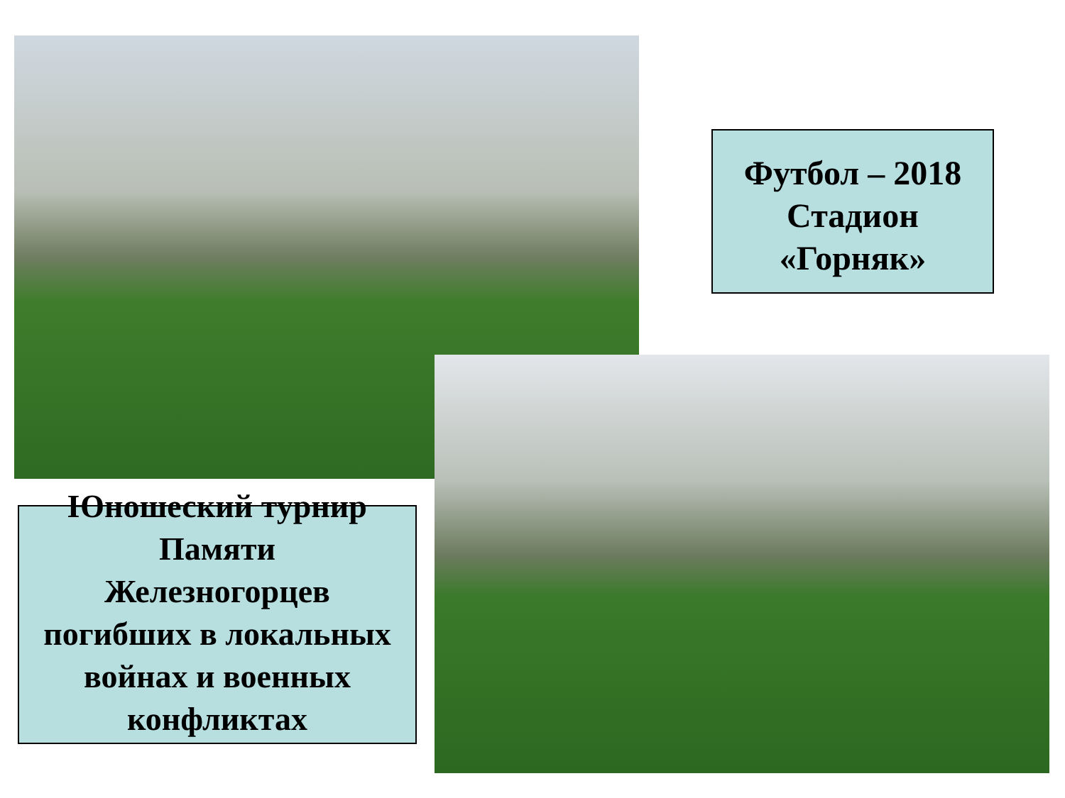Футбол – 2018
Стадион
«Горняк»
Юношеский турнир
Памяти
Железногорцев
погибших в локальных
войнах и военных
конфликтах